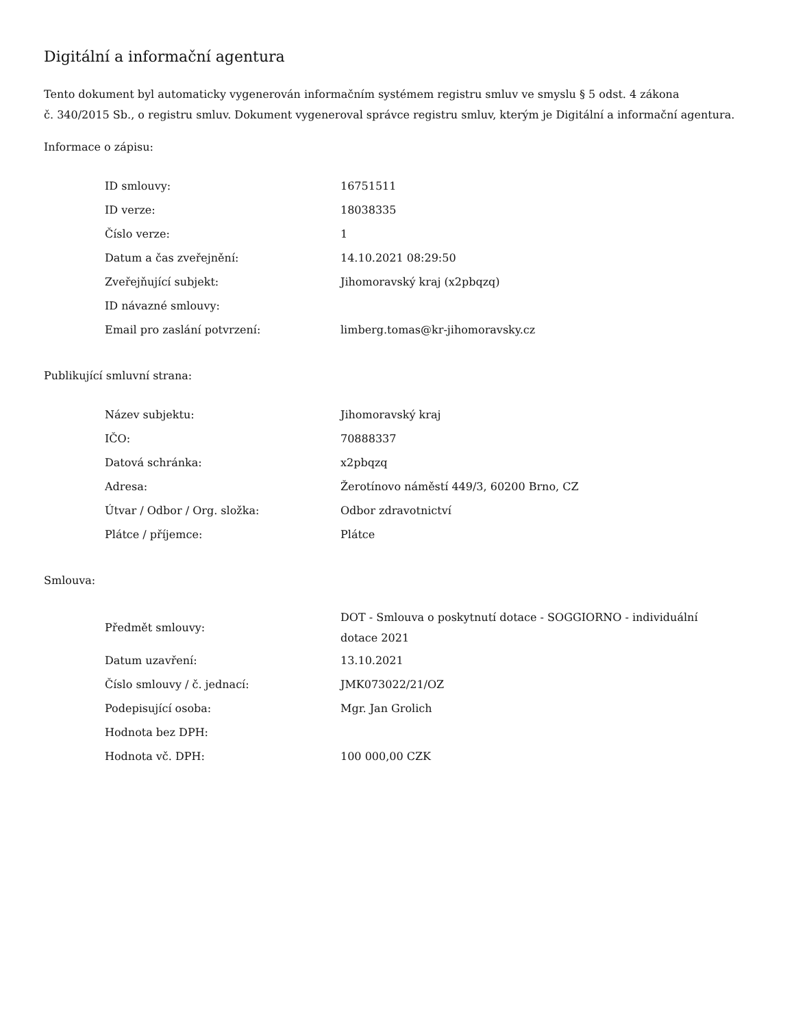Digitální a informační agentura
Tento dokument byl automaticky vygenerován informačním systémem registru smluv ve smyslu § 5 odst. 4 zákona
č. 340/2015 Sb., o registru smluv. Dokument vygeneroval správce registru smluv, kterým je Digitální a informační agentura.
Informace o zápisu:
| ID smlouvy: | 16751511 |
| ID verze: | 18038335 |
| Číslo verze: | 1 |
| Datum a čas zveřejnění: | 14.10.2021 08:29:50 |
| Zveřejňující subjekt: | Jihomoravský kraj (x2pbqzq) |
| ID návazné smlouvy: | |
| Email pro zaslání potvrzení: | limberg.tomas@kr-jihomoravsky.cz |
Publikující smluvní strana:
| Název subjektu: | Jihomoravský kraj |
| IČO: | 70888337 |
| Datová schránka: | x2pbqzq |
| Adresa: | Žerotínovo náměstí 449/3, 60200 Brno, CZ |
| Útvar / Odbor / Org. složka: | Odbor zdravotnictví |
| Plátce / příjemce: | Plátce |
Smlouva:
| Předmět smlouvy: | DOT - Smlouva o poskytnutí dotace - SOGGIORNO - individuální dotace 2021 |
| Datum uzavření: | 13.10.2021 |
| Číslo smlouvy / č. jednací: | JMK073022/21/OZ |
| Podepisující osoba: | Mgr. Jan Grolich |
| Hodnota bez DPH: | |
| Hodnota vč. DPH: | 100 000,00 CZK |